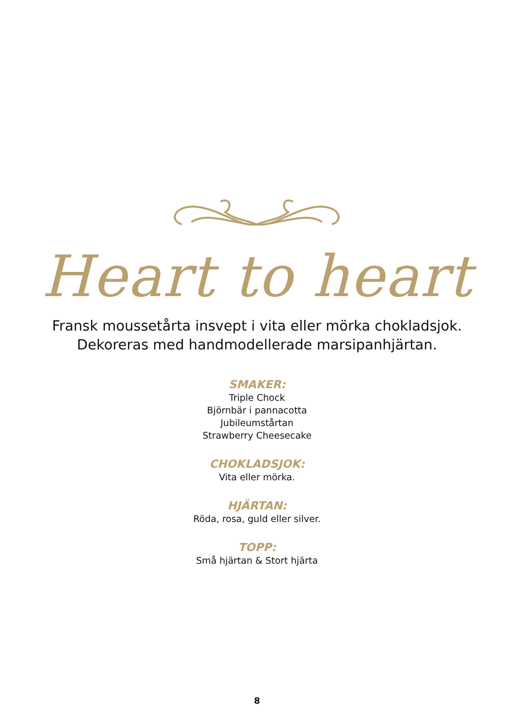Heart to heart
Fransk moussetårta insvept i vita eller mörka chokladsjok.
Dekoreras med handmodellerade marsipanhjärtan.
SMAKER:
Triple Chock
Björnbär i pannacotta
Jubileumstårtan
Strawberry Cheesecake
CHOKLADSJOK:
Vita eller mörka.
HJÄRTAN:
Röda, rosa, guld eller silver.
TOPP:
Små hjärtan & Stort hjärta
8